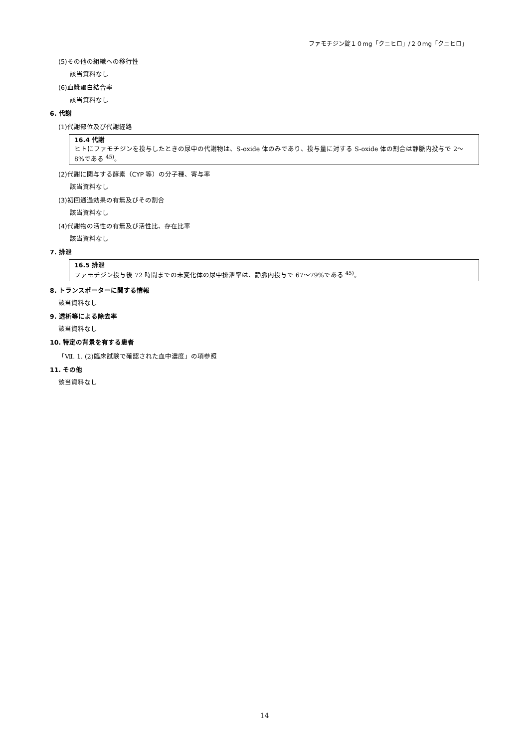ファモチジン錠１０mg「クニヒロ」/２０mg「クニヒロ」
(5)その他の組織への移行性
該当資料なし
(6)血漿蛋白結合率
該当資料なし
6. 代謝
(1)代謝部位及び代謝経路
16.4 代謝
ヒトにファモチジンを投与したときの尿中の代謝物は、S-oxide 体のみであり、投与量に対する S-oxide 体の割合は静脈内投与で 2～8%である <sup>45)</sup>。
(2)代謝に関与する酵素（CYP 等）の分子種、寄与率
該当資料なし
(3)初回通過効果の有無及びその割合
該当資料なし
(4)代謝物の活性の有無及び活性比、存在比率
該当資料なし
7. 排泄
16.5 排泄
ファモチジン投与後 72 時間までの未変化体の尿中排泄率は、静脈内投与で 67～79%である <sup>45)</sup>。
8. トランスポーターに関する情報
該当資料なし
9. 透析等による除去率
該当資料なし
10. 特定の背景を有する患者
「Ⅶ. 1. (2)臨床試験で確認された血中濃度」の項参照
11. その他
該当資料なし
14